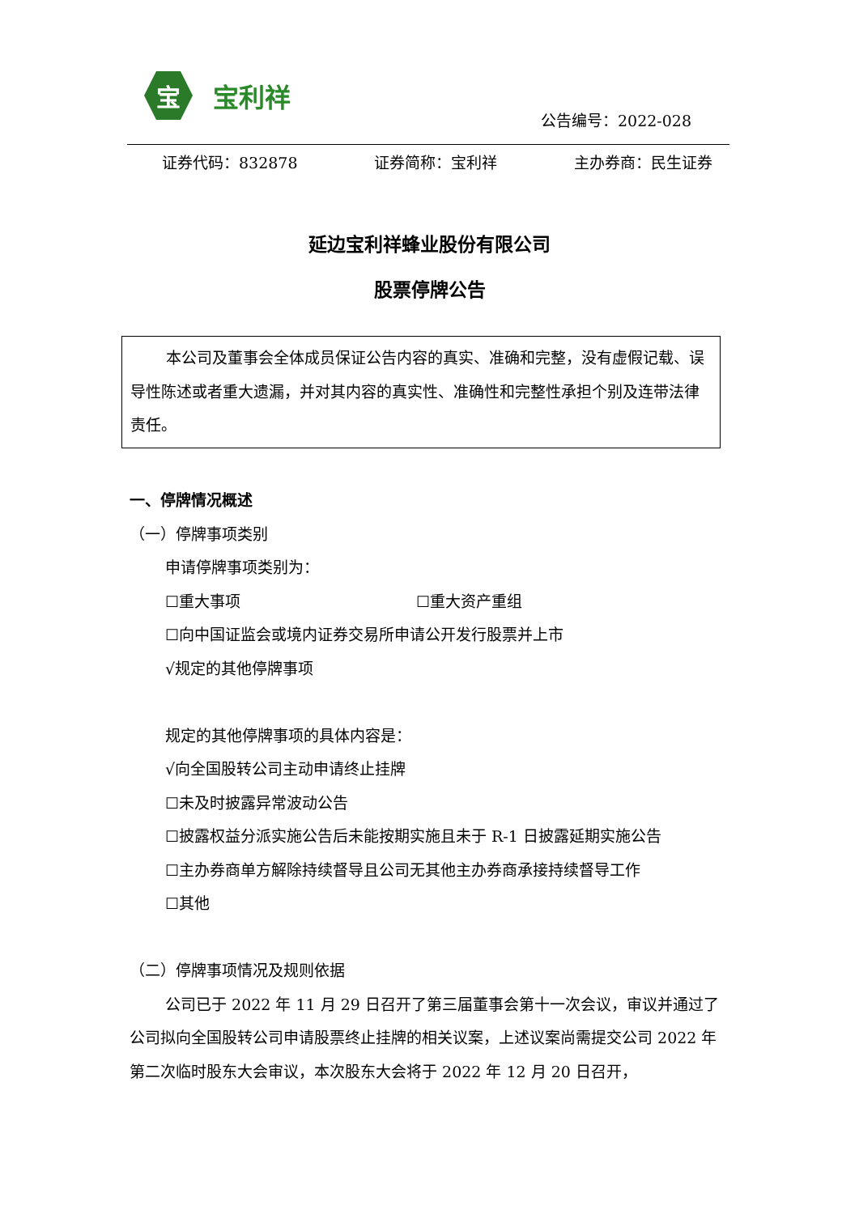宝
宝利祥
公告编号：2022-028
证券代码：832878 证券简称：宝利祥 主办券商：民生证券
延边宝利祥蜂业股份有限公司
股票停牌公告
本公司及董事会全体成员保证公告内容的真实、准确和完整，没有虚假记载、误导性陈述或者重大遗漏，并对其内容的真实性、准确性和完整性承担个别及连带法律责任。
一、停牌情况概述
（一）停牌事项类别
申请停牌事项类别为：
☐重大事项 ☐重大资产重组
☐向中国证监会或境内证券交易所申请公开发行股票并上市
√规定的其他停牌事项
规定的其他停牌事项的具体内容是：
√向全国股转公司主动申请终止挂牌
☐未及时披露异常波动公告
☐披露权益分派实施公告后未能按期实施且未于 R-1 日披露延期实施公告
☐主办券商单方解除持续督导且公司无其他主办券商承接持续督导工作
☐其他
（二）停牌事项情况及规则依据
公司已于 2022 年 11 月 29 日召开了第三届董事会第十一次会议，审议并通过了公司拟向全国股转公司申请股票终止挂牌的相关议案，上述议案尚需提交公司 2022 年第二次临时股东大会审议，本次股东大会将于 2022 年 12 月 20 日召开，